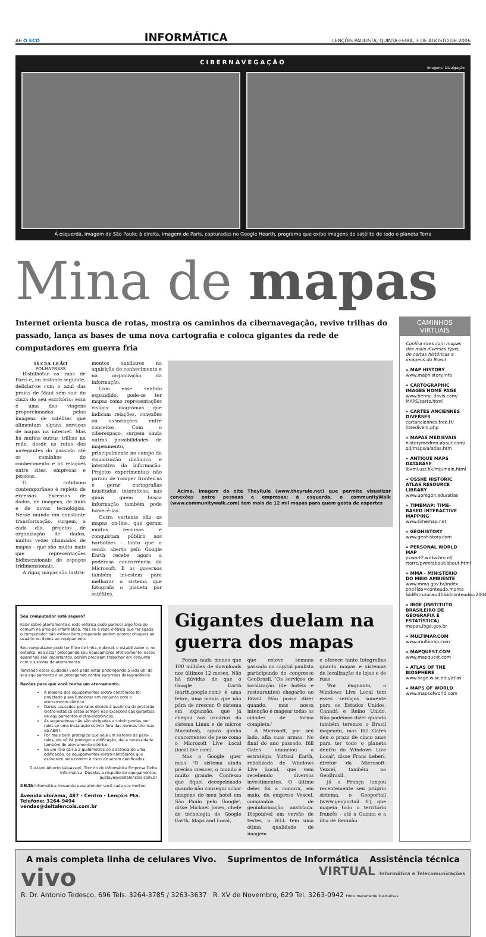A6 O ECO INFORMÁTICA LENÇÓIS PAULISTA, QUINTA-FEIRA, 3 DE AGOSTO DE 2006
CIBERNAVEGAÇÃO
Imagens: Divulgação
À esquerda, imagem de São Paulo; à direita, imagem de Paris, capturadas no Google Hearth, programa que exibe imagens de satélite de todo o planeta Terra
Mina de mapas
Internet orienta busca de rotas, mostra os caminhos da cibernavegação, revive trilhas do passado, lança as bases de uma nova cartografia e coloca gigantes da rede de computadores em guerra fria
LUCIA LEÃO
FOLHAPRESS
Bisbilhotar as ruas de Paris e, no instante seguinte, deliciar-se com o azul das praias de Maui sem sair do cinza do seu escritório: essa é uma das viagens proporcionadas pelas imagens de satélites que alimentam alguns serviços de mapas na internet. Mas há muitas outras trilhas na rede, desde as rotas dos navegantes do passado até os caminhos do conhecimento e as relações entre sites, empresas e pessoas.
O cotidiano contemporâneo é repleto de excessos. Excessos de dados, de imagens, de links e de novas tecnologias. Nesse mundo em constante transformação, surgem, a cada dia, projetos de organização de dados, muitas vezes chamados de mapas - que são muito mais que representações bidimensionais de espaços tridimensionais.
A rigor, mapas são instru-
mentos auxiliares na aquisição do conhecimento e na organização da informação.
Com esse sentido expandido, pode-se ter mapas como representações visuais: diagramas que indicam relações, conexões ou associações entre conceitos. Com o ciberespaço, surgem ainda outras possibilidades de mapeamento, principalmente no campo da visualização dinâmica e interativa da informação. Projetos experimentais não param de romper fronteiras e gerar cartografias inusitadas, interativas, nas quais quem busca informação também pode fornecê-las.
Outra vertente são os mapas on-line, que geram muitos recursos e conquistam público aos borbotões - tanto que a senda aberta pelo Google Earth recebe agora a poderosa concorrência da Microsoft. E os governos também investem para melhorar o sistema que fotografa o planeta por satélites.
Acima, imagem do site TheyRule (www.theyrule.net) que permite visualizar conexões entre pessoas e empresas; à esquerda, o communityWalk (www.communitywalk.com) tem mais de 12 mil mapas para quem gosta de esportes
Seu computador está seguro?
Falar sobre aterramento e rede elétrica pode parecer algo fora do comum na área de informática, mas se a rede elétrica que for ligada o computador não estiver bem preparada podem ocorrer choques ao usuário ou danos ao equipamento
Seu computador pode ter filtro de linha, nobreak e estabilizador e, no entanto, não estar protegendo seu equipamento efetivamente. Esses aparelhos são importantes, porém precisam trabalhar em conjunto com o sistema de aterramento.
Tomando esses cuidados você pode estar prolongando a vida útil do seu equipamento e se protegendo contra surpresas desagradáveis.
Razões para que você tenha um aterramento.
A maioria dos equipamentos eletro-eletrônicos foi projetado p ara funcionar em conjunto com o aterramento elétrico.
Danos causados por raios devido à ausência de proteção eletro-estática estão sempre nas exceções das garantias de equipamentos eletro-eletrônicos.
As seguradoras não são obrigadas a cobrir perdas por raios se uma instalação estiver fora das normas técnicas da ABNT.
Por mais bem protegido que seja um sistema de pára-raios, ele só irá proteger a edificação, daí a necessidade também de aterramento elétrico.
Se um raio cair a 2 quilômetros de distância de uma edificação, os equipamentos eletro-eletrônicos que estiverem nela correm o risco de serem danificados.
Gustavo Alberto Valvassori. Técnico de informática Empresa Delta Informática. Dúvidas a respeito de equipamentos: gustavo@deltalencois.com.br
DELTA informática Inovando para atender você cada vez melhor.
Avenida ubirama, 487 - Centro - Lençóis Pta.
Telefone: 3264-9494
vendas@deltalencois.com.br
Gigantes duelam na guerra dos mapas
Foram nada menos que 100 milhões de downloads nos últimos 12 meses. Não há dúvidas de que o Google Earth (earth.google.com) é uma febre, uma mania que não pára de crescer. O sistema em expansão, que já chegou aos usuários do sistema Linux e de micros Macintosh, agora ganha concorrentes de peso como o Microsoft Live Local (local.live.com).
Mas o Google quer mais. 'O sistema ainda precisa crescer, o mundo é muito grande. Confesso que fiquei decepcionado quando não consegui achar imagens do meu hotel em São Paulo pelo Google', disse Michael Jones, chefe de tecnologia do Google Earth, Maps and Local,
que esteve semana passada na capital paulista participando do congresso GeoBrasil. 'Os serviços de localização (de hotéis e restaurantes) chegarão ao Brasil. Não posso dizer quando, mas nossa intenção é mapear todas as cidades de forma completa.'
A Microsoft, por seu lado, afia suas armas. No final do ano passado, Bill Gates anunciou a estratégia Virtual Earth, rebatizada de Windows Live Local, que vem recebendo diversos investimentos. O último deles foi a compra, em maio, da empresa Vexcel, companhia de geoinformação austríaca. Disponível em versão de testes, o WLL tem uma ótima qualidade de imagem
e oferece tanto fotografias quanto mapas e sistemas de localização de lojas e de ruas.
'Por enquanto, o Windows Live Local tem esses serviços somente para os Estados Unidos, Canadá e Reino Unido. Não podemos dizer quando também teremos o Brasil mapeado, mas Bill Gates deu o prazo de cinco anos para ter todo o planeta dentro do Windows Live Local', disse Frans Leberl, diretor da Microsoft-Vexcel, também no GeoBrasil.
Já a França lançou recentemente seu próprio sistema, o Geoportail (www.geoportail. fr), que mapeia todo o território francês - até a Guiana e a ilha de Reunião.
CAMINHOS VIRTUAIS
Confira sites com mapas dos mais diversos tipos, de cartas históricas a imagens do Brasil
» MAP HISTORY
www.maphistory.info
» CARTOGRAPHIC IMAGES HOME PAGE
www.henry- davis.com/ MAPS/carto.html
» CARTES ANCIENNES DIVERSES
cartanciennes.free.fr/ listedivers.php
» MAPAS MEDIEVAIS
historymedren.about.com/ od/maps/a/atlas.htm
» ANTIQUE MAPS DATABASE
lbxml.ust.hk/mp/main.html
» OSSHE HISTORIC ATLAS RESOURCE LIBRARY
www.uoregon.edu/atlas
» TIMEMAP: TIME-BASED INTERACTIVE MAPPING
www.timemap.net
» GEOHISTORY
www.geohistory.com
» PERSONAL WORLD MAP
pzwart2.wdka.hro.nl/ rtorre/pwm/about/about.html
» MMA - MINISTÉRIO DO MEIO AMBIENTE
www.mma.gov.br/index. php?ido=conteudo.monta &idEstrutura=41&idconteudo=2004
» IBGE (INSTITUTO BRASILEIRO DE GEOGRAFIA E ESTATÍSTICA)
mapas.ibge.gov.br
» MULTIMAP.COM
www.multimap.com
» MAPQUEST.COM
www.mapquest.com
» ATLAS OF THE BIOSPHERE
www.sage.wisc.edu/atlas
» MAPS OF WORLD
www.mapsofworld.com
A mais completa linha de celulares Vivo. Suprimentos de Informática Assistência técnica
vivo VIRTUAL Informática e Telecomunicações
R. Dr. Antonio Tedesco, 696 Tels. 3264-3785 / 3263-3637 R. XV de Novembro, 629 Tel. 3263-0942 Fotos meramente ilustrativas.